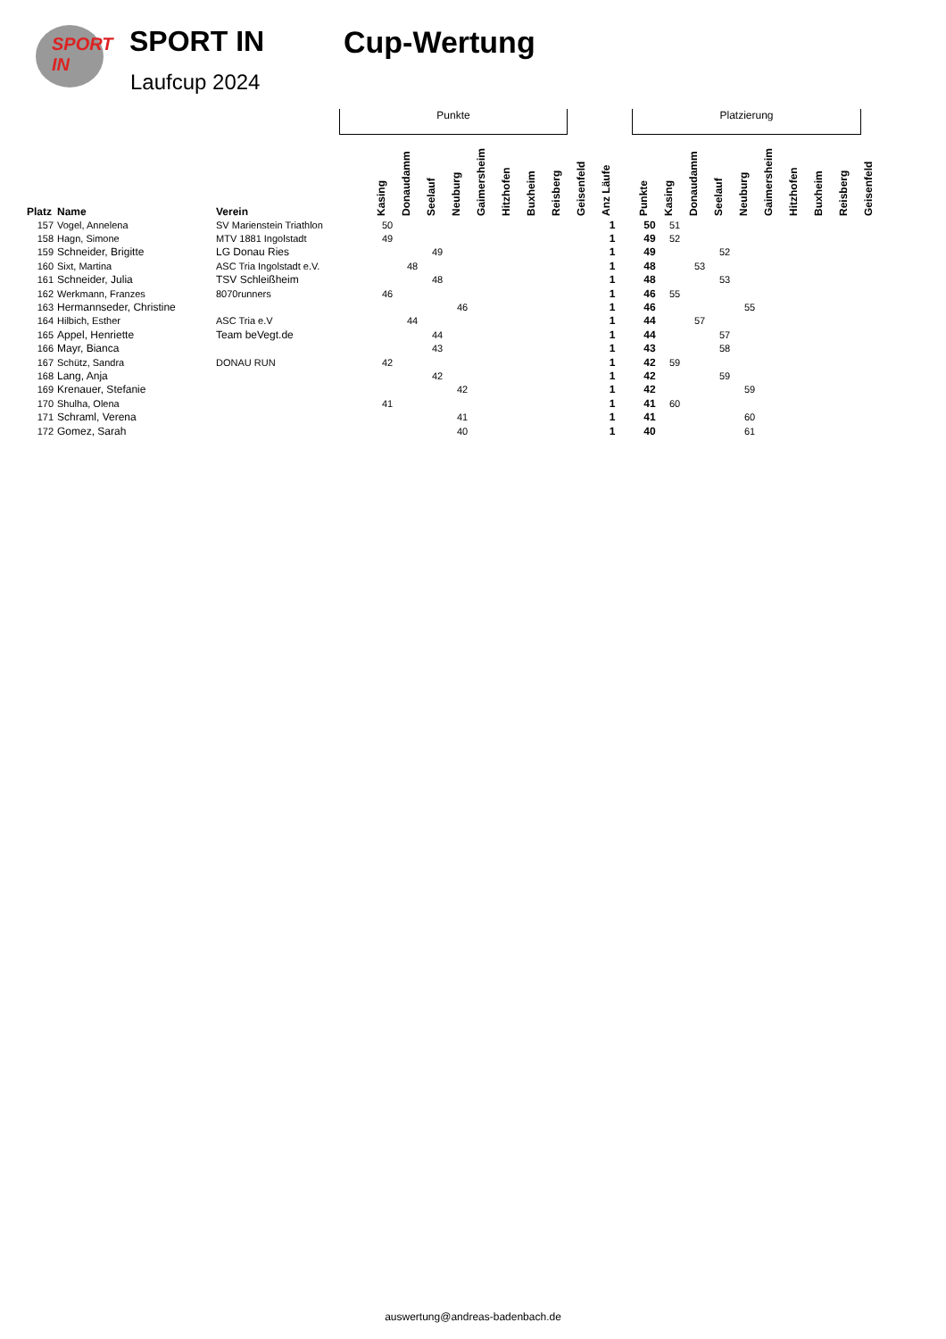SPORT IN
SPORT IN
Laufcup 2024
Cup-Wertung
Punkte Platzierung
| Platz | Name | Verein | Kasing | Donaudamm | Seelauf | Neuburg | Gaimersheim | Hitzhofen | Buxheim | Reisberg | Geisenfeld | Anz Läufe | | Punkte | Kasing | Donaudamm | Seelauf | Neuburg | Gaimersheim | Hitzhofen | Buxheim | Reisberg | Geisenfeld |
| --- | --- | --- | --- | --- | --- | --- | --- | --- | --- | --- | --- | --- | --- | --- | --- | --- | --- | --- | --- | --- | --- | --- | --- |
| 157 | Vogel, Annelena | SV Marienstein Triathlon | 50 | | | | | | | | | 1 | | 50 | 51 | | | | | | | | |
| 158 | Hagn, Simone | MTV 1881 Ingolstadt | 49 | | | | | | | | | 1 | | 49 | 52 | | | | | | | | |
| 159 | Schneider, Brigitte | LG Donau Ries | | | 49 | | | | | | | 1 | | 49 | | | 52 | | | | | | |
| 160 | Sixt, Martina | ASC Tria Ingolstadt e.V. | | 48 | | | | | | | | 1 | | 48 | | 53 | | | | | | | |
| 161 | Schneider, Julia | TSV Schleißheim | | | 48 | | | | | | | 1 | | 48 | | | 53 | | | | | | |
| 162 | Werkmann, Franzes | 8070runners | 46 | | | | | | | | | 1 | | 46 | 55 | | | | | | | | |
| 163 | Hermannseder, Christine | | | | | 46 | | | | | | 1 | | 46 | | | | 55 | | | | | |
| 164 | Hilbich, Esther | ASC Tria e.V | | 44 | | | | | | | | 1 | | 44 | | 57 | | | | | | | |
| 165 | Appel, Henriette | Team beVegt.de | | | 44 | | | | | | | 1 | | 44 | | | 57 | | | | | | |
| 166 | Mayr, Bianca | | | | 43 | | | | | | | 1 | | 43 | | | 58 | | | | | | |
| 167 | Schütz, Sandra | DONAU RUN | 42 | | | | | | | | | 1 | | 42 | 59 | | | | | | | | |
| 168 | Lang, Anja | | | | 42 | | | | | | | 1 | | 42 | | | 59 | | | | | | |
| 169 | Krenauer, Stefanie | | | | | 42 | | | | | | 1 | | 42 | | | | 59 | | | | | |
| 170 | Shulha, Olena | | 41 | | | | | | | | | 1 | | 41 | 60 | | | | | | | | |
| 171 | Schraml, Verena | | | | | 41 | | | | | | 1 | | 41 | | | | 60 | | | | | |
| 172 | Gomez, Sarah | | | | | 40 | | | | | | 1 | | 40 | | | | 61 | | | | | |
auswertung@andreas-badenbach.de